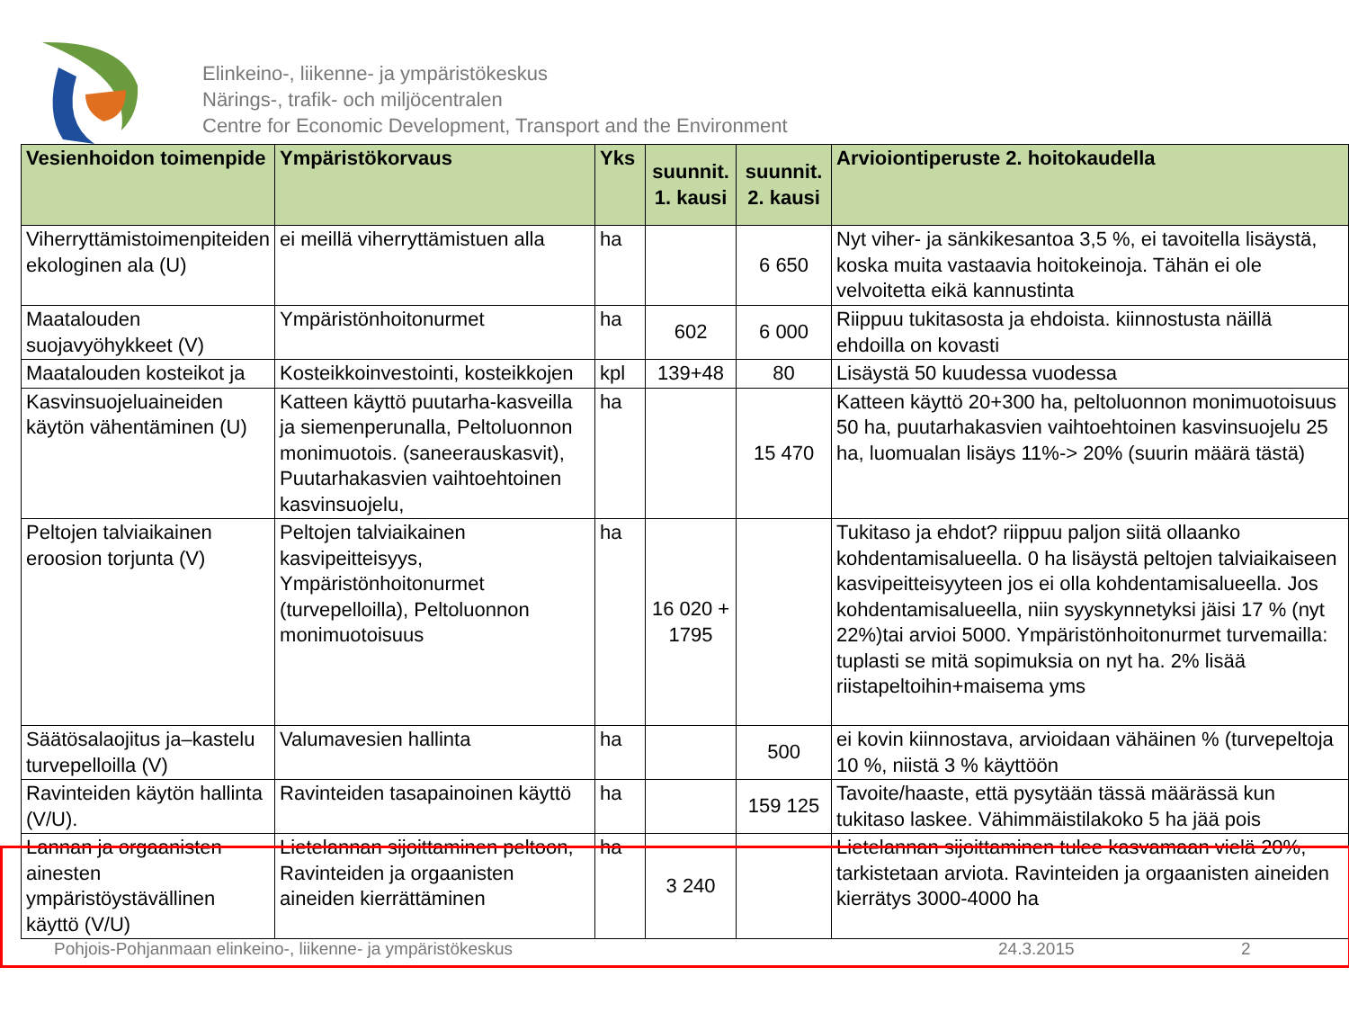Elinkeino-, liikenne- ja ympäristökeskus
Närings-, trafik- och miljöcentralen
Centre for Economic Development, Transport and the Environment
| Vesienhoidon toimenpide | Ympäristökorvaus | Yks | suunnit. 1. kausi | suunnit. 2. kausi | Arvioiontiperuste 2. hoitokaudella |
| --- | --- | --- | --- | --- | --- |
| Viherryttämistoimenpiteiden ekologinen ala (U) | ei meillä viherryttämistuen alla | ha | | 6 650 | Nyt viher- ja sänkikesantoa 3,5 %, ei tavoitella lisäystä, koska muita vastaavia hoitokeinoja. Tähän ei ole velvoitetta eikä kannustinta |
| Maatalouden suojavyöhykkeet (V) | Ympäristönhoitonurmet | ha | 602 | 6 000 | Riippuu tukitasosta ja ehdoista. kiinnostusta näillä ehdoilla on kovasti |
| Maatalouden kosteikot ja | Kosteikkoinvestointi, kosteikkojen | kpl | 139+48 | 80 | Lisäystä 50 kuudessa vuodessa |
| Kasvinsuojeluaineiden käytön vähentäminen (U) | Katteen käyttö puutarha-kasveilla ja siemenperunalla, Peltoluonnon monimuotois. (saneerauskasvit), Puutarhakasvien vaihtoehtoinen kasvinsuojelu, | ha | | 15 470 | Katteen käyttö 20+300 ha, peltoluonnon monimuotoisuus 50 ha, puutarhakasvien vaihtoehtoinen kasvinsuojelu 25 ha, luomualan lisäys 11%-> 20% (suurin määrä tästä) |
| Peltojen talviaikainen eroosion torjunta (V) | Peltojen talviaikainen kasvipeitteisyys, Ympäristönhoitonurmet (turvepelloilla), Peltoluonnon monimuotoisuus | ha | 16 020 + 1795 | | Tukitaso ja ehdot? riippuu paljon siitä ollaanko kohdentamisalueella. 0 ha lisäystä peltojen talviaikaiseen kasvipeitteisyyteen jos ei olla kohdentamisalueella. Jos kohdentamisalueella, niin syyskynnetyksi jäisi 17 % (nyt 22%)tai arvioi 5000. Ympäristönhoitonurmet turvemailla: tuplasti se mitä sopimuksia on nyt ha. 2% lisää riistapeltoihin+maisema yms |
| Säätösalaojitus ja–kastelu turvepelloilla (V) | Valumavesien hallinta | ha | | 500 | ei kovin kiinnostava, arvioidaan vähäinen % (turvepeltoja 10 %, niistä 3 % käyttöön |
| Ravinteiden käytön hallinta (V/U). | Ravinteiden tasapainoinen käyttö | ha | | 159 125 | Tavoite/haaste, että pysytään tässä määrässä kun tukitaso laskee. Vähimmäistilakoko 5 ha jää pois |
| Lannan ja orgaanisten ainesten ympäristöystävällinen käyttö (V/U) | Lietelannan sijoittaminen peltoon, Ravinteiden ja orgaanisten aineiden kierrättäminen | ha | 3 240 | | Lietelannan sijoittaminen tulee kasvamaan vielä 20%, tarkistetaan arviota. Ravinteiden ja orgaanisten aineiden kierrätys 3000-4000 ha |
Pohjois-Pohjanmaan elinkeino-, liikenne- ja ympäristökeskus 24.3.2015 2